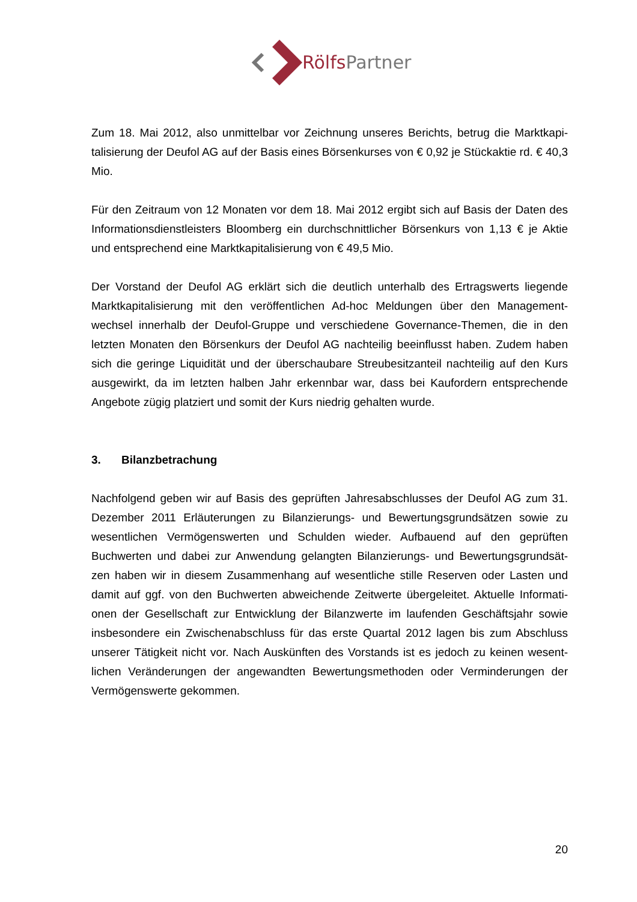RölfsPartner
Zum 18. Mai 2012, also unmittelbar vor Zeichnung unseres Berichts, betrug die Marktkapi-talisierung der Deufol AG auf der Basis eines Börsenkurses von € 0,92 je Stückaktie rd. € 40,3 Mio.
Für den Zeitraum von 12 Monaten vor dem 18. Mai 2012 ergibt sich auf Basis der Daten des Informationsdienstleisters Bloomberg ein durchschnittlicher Börsenkurs von 1,13 € je Aktie und entsprechend eine Marktkapitalisierung von € 49,5 Mio.
Der Vorstand der Deufol AG erklärt sich die deutlich unterhalb des Ertragswerts liegende Marktkapitalisierung mit den veröffentlichen Ad-hoc Meldungen über den Management-wechsel innerhalb der Deufol-Gruppe und verschiedene Governance-Themen, die in den letzten Monaten den Börsenkurs der Deufol AG nachteilig beeinflusst haben. Zudem haben sich die geringe Liquidität und der überschaubare Streubesitzanteil nachteilig auf den Kurs ausgewirkt, da im letzten halben Jahr erkennbar war, dass bei Kaufordern entsprechende Angebote zügig platziert und somit der Kurs niedrig gehalten wurde.
3. Bilanzbetrachung
Nachfolgend geben wir auf Basis des geprüften Jahresabschlusses der Deufol AG zum 31. Dezember 2011 Erläuterungen zu Bilanzierungs- und Bewertungsgrundsätzen sowie zu wesentlichen Vermögenswerten und Schulden wieder. Aufbauend auf den geprüften Buchwerten und dabei zur Anwendung gelangten Bilanzierungs- und Bewertungsgrundsät-zen haben wir in diesem Zusammenhang auf wesentliche stille Reserven oder Lasten und damit auf ggf. von den Buchwerten abweichende Zeitwerte übergeleitet. Aktuelle Informati-onen der Gesellschaft zur Entwicklung der Bilanzwerte im laufenden Geschäftsjahr sowie insbesondere ein Zwischenabschluss für das erste Quartal 2012 lagen bis zum Abschluss unserer Tätigkeit nicht vor. Nach Auskünften des Vorstands ist es jedoch zu keinen wesent-lichen Veränderungen der angewandten Bewertungsmethoden oder Verminderungen der Vermögenswerte gekommen.
20